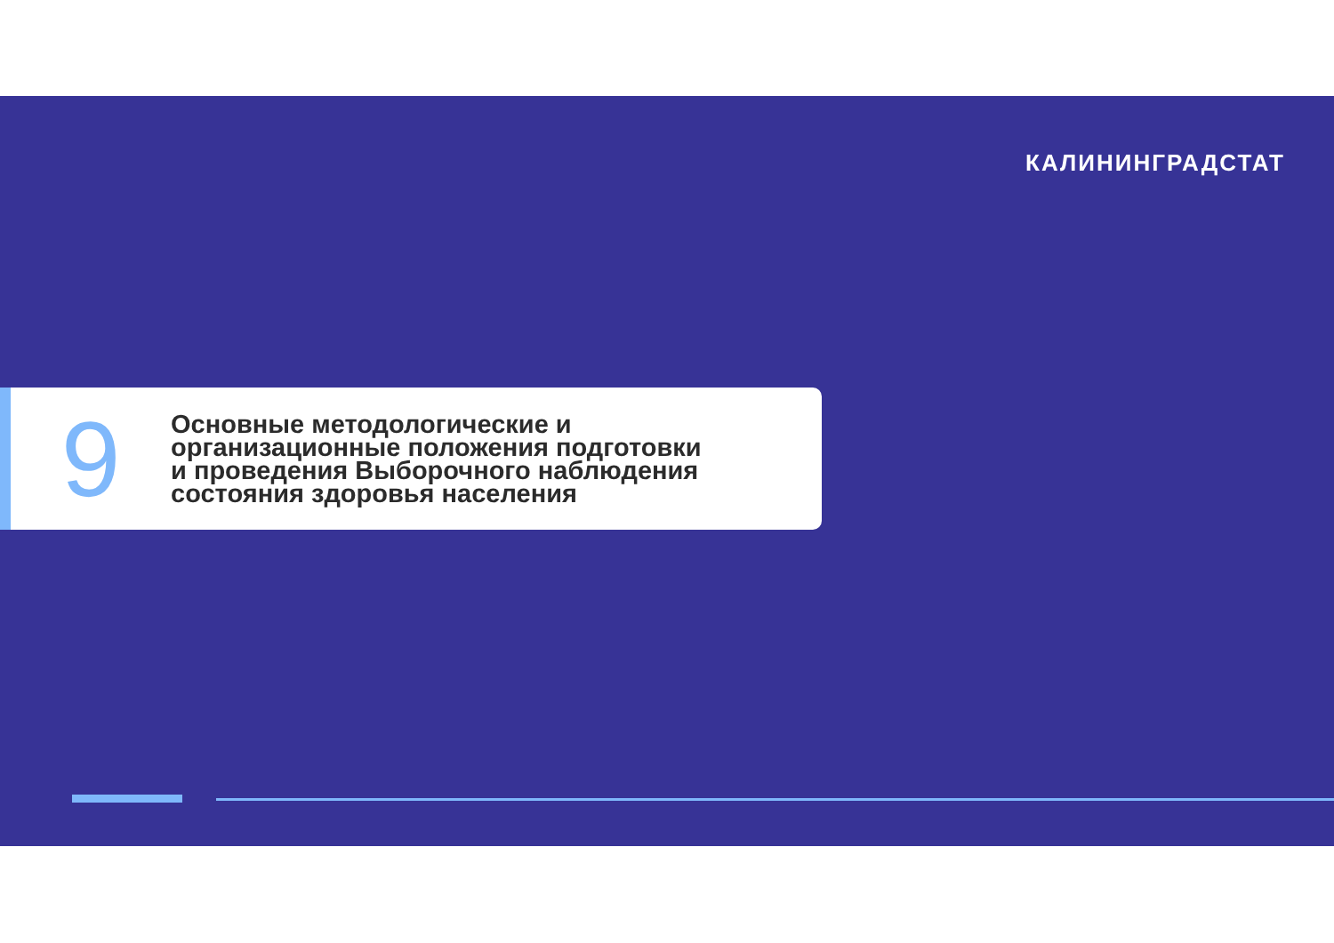КАЛИНИНГРАДСТАТ
9
Основные методологические и
организационные положения подготовки
и проведения Выборочного наблюдения
состояния здоровья населения